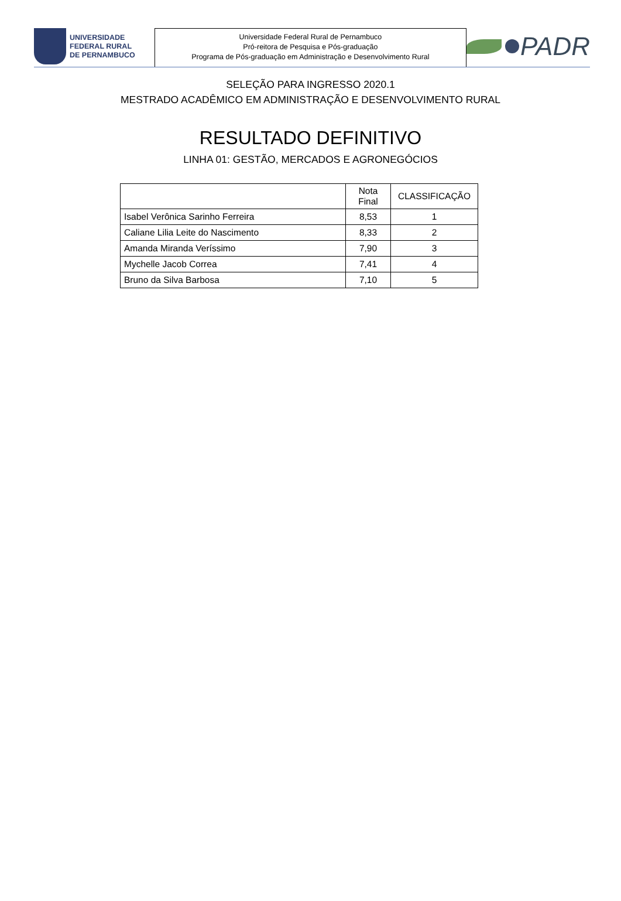UNIVERSIDADE
FEDERAL RURAL
DE PERNAMBUCO
Universidade Federal Rural de Pernambuco
Pró-reitora de Pesquisa e Pós-graduação
Programa de Pós-graduação em Administração e Desenvolvimento Rural
PADR
SELEÇÃO PARA INGRESSO 2020.1
MESTRADO ACADÊMICO EM ADMINISTRAÇÃO E DESENVOLVIMENTO RURAL
RESULTADO DEFINITIVO
LINHA 01: GESTÃO, MERCADOS E AGRONEGÓCIOS
| | Nota Final | CLASSIFICAÇÃO |
| --- | --- | --- |
| Isabel Verônica Sarinho Ferreira | 8,53 | 1 |
| Caliane Lilia Leite do Nascimento | 8,33 | 2 |
| Amanda Miranda Veríssimo | 7,90 | 3 |
| Mychelle Jacob Correa | 7,41 | 4 |
| Bruno da Silva Barbosa | 7,10 | 5 |